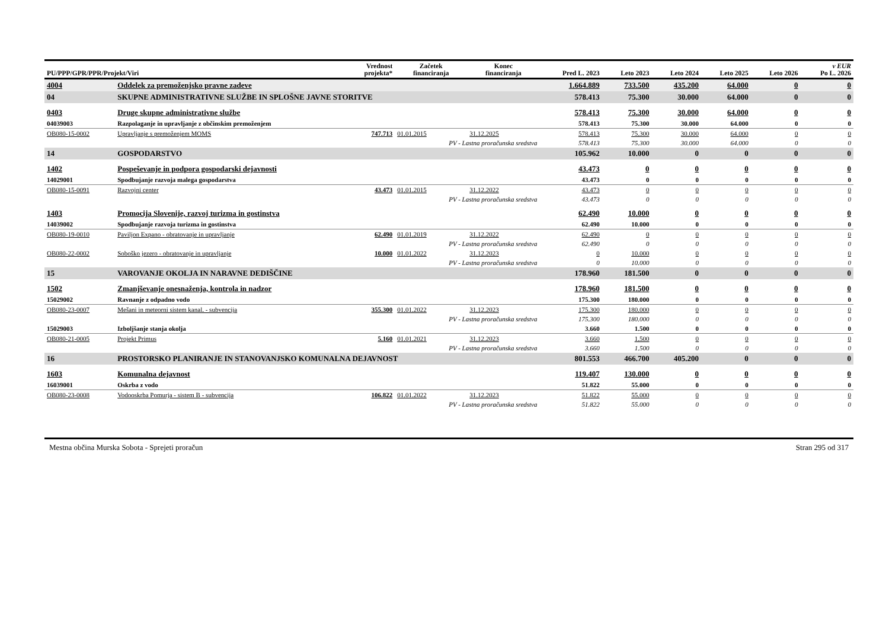| PU/PPP/GPR/PPR/Projekt/Viri | | Vrednost projekta* | Začetek financiranja | Konec financiranja | Pred L. 2023 | Leto 2023 | Leto 2024 | Leto 2025 | Leto 2026 | v EUR Po L. 2026 |
| --- | --- | --- | --- | --- | --- | --- | --- | --- | --- | --- |
| 4004 | Oddelek za premoženjsko pravne zadeve | | | | 1.664.889 | 733.500 | 435.200 | 64.000 | 0 | 0 |
| 04 | SKUPNE ADMINISTRATIVNE SLUŽBE IN SPLOŠNE JAVNE STORITVE | | | | 578.413 | 75.300 | 30.000 | 64.000 | 0 | 0 |
| 0403 | Druge skupne administrativne službe | | | | 578.413 | 75.300 | 30.000 | 64.000 | 0 | 0 |
| 04039003 | Razpolaganje in upravljanje z občinskim premoženjem | | | | 578.413 | 75.300 | 30.000 | 64.000 | 0 | 0 |
| OB080-15-0002 | Upravljanje s premoženjem MOMS | 747.713 | 01.01.2015 | 31.12.2025 | 578.413 | 75.300 | 30.000 | 64.000 | 0 | 0 |
| | PV - Lastna proračunska sredstva | | | | 578.413 | 75.300 | 30.000 | 64.000 | 0 | 0 |
| 14 | GOSPODARSTVO | | | | 105.962 | 10.000 | 0 | 0 | 0 | 0 |
| 1402 | Pospeševanje in podpora gospodarski dejavnosti | | | | 43.473 | 0 | 0 | 0 | 0 | 0 |
| 14029001 | Spodbujanje razvoja malega gospodarstva | | | | 43.473 | 0 | 0 | 0 | 0 | 0 |
| OB080-15-0091 | Razvojni center | 43.473 | 01.01.2015 | 31.12.2022 | 43.473 | 0 | 0 | 0 | 0 | 0 |
| | PV - Lastna proračunska sredstva | | | | 43.473 | 0 | 0 | 0 | 0 | 0 |
| 1403 | Promocija Slovenije, razvoj turizma in gostinstva | | | | 62.490 | 10.000 | 0 | 0 | 0 | 0 |
| 14039002 | Spodbujanje razvoja turizma in gostinstva | | | | 62.490 | 10.000 | 0 | 0 | 0 | 0 |
| OB080-19-0010 | Paviljon Expano - obratovanje in upravljanje | 62.490 | 01.01.2019 | 31.12.2022 | 62.490 | 0 | 0 | 0 | 0 | 0 |
| | PV - Lastna proračunska sredstva | | | | 62.490 | 0 | 0 | 0 | 0 | 0 |
| OB080-22-0002 | Soboško jezero - obratovanje in upravljanje | 10.000 | 01.01.2022 | 31.12.2023 | 0 | 10.000 | 0 | 0 | 0 | 0 |
| | PV - Lastna proračunska sredstva | | | | 0 | 10.000 | 0 | 0 | 0 | 0 |
| 15 | VAROVANJE OKOLJA IN NARAVNE DEDIŠČINE | | | | 178.960 | 181.500 | 0 | 0 | 0 | 0 |
| 1502 | Zmanjševanje onesnaženja, kontrola in nadzor | | | | 178.960 | 181.500 | 0 | 0 | 0 | 0 |
| 15029002 | Ravnanje z odpadno vodo | | | | 175.300 | 180.000 | 0 | 0 | 0 | 0 |
| OB080-23-0007 | Mešani in meteorni sistem kanal. - subvencija | 355.300 | 01.01.2022 | 31.12.2023 | 175.300 | 180.000 | 0 | 0 | 0 | 0 |
| | PV - Lastna proračunska sredstva | | | | 175.300 | 180.000 | 0 | 0 | 0 | 0 |
| 15029003 | Izboljšanje stanja okolja | | | | 3.660 | 1.500 | 0 | 0 | 0 | 0 |
| OB080-21-0005 | Projekt Primus | 5.160 | 01.01.2021 | 31.12.2023 | 3.660 | 1.500 | 0 | 0 | 0 | 0 |
| | PV - Lastna proračunska sredstva | | | | 3.660 | 1.500 | 0 | 0 | 0 | 0 |
| 16 | PROSTORSKO PLANIRANJE IN STANOVANJSKO KOMUNALNA DEJAVNOST | | | | 801.553 | 466.700 | 405.200 | 0 | 0 | 0 |
| 1603 | Komunalna dejavnost | | | | 119.407 | 130.000 | 0 | 0 | 0 | 0 |
| 16039001 | Oskrba z vodo | | | | 51.822 | 55.000 | 0 | 0 | 0 | 0 |
| OB080-23-0008 | Vodooskrba Pomurja - sistem B - subvencija | 106.822 | 01.01.2022 | 31.12.2023 | 51.822 | 55.000 | 0 | 0 | 0 | 0 |
| | PV - Lastna proračunska sredstva | | | | 51.822 | 55.000 | 0 | 0 | 0 | 0 |
Mestna občina Murska Sobota - Sprejeti proračun Stran 295 od 317